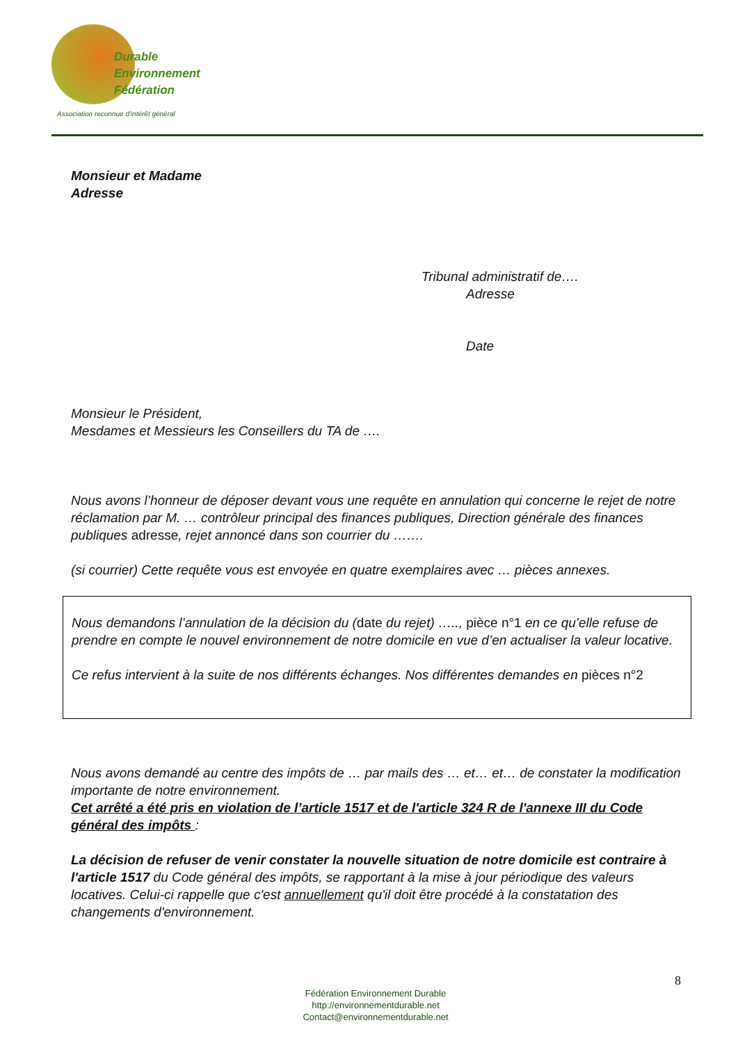Durable
Environnement
Fédération
Association reconnue d'intérêt général
Monsieur et Madame
Adresse
Tribunal administratif de….
Adresse
Date
Monsieur le Président,
Mesdames et Messieurs les Conseillers du TA de ….
Nous avons l’honneur de déposer devant vous une requête en annulation qui concerne le rejet de notre réclamation par M. … contrôleur principal des finances publiques, Direction générale des finances publiques adresse, rejet annoncé dans son courrier du …….
(si courrier) Cette requête vous est envoyée en quatre exemplaires avec … pièces annexes.
Nous demandons l’annulation de la décision du (date du rejet) ….., pièce n°1 en ce qu’elle refuse de prendre en compte le nouvel environnement de notre domicile en vue d’en actualiser la valeur locative.
Ce refus intervient à la suite de nos différents échanges. Nos différentes demandes en pièces n°2
Nous avons demandé au centre des impôts de … par mails des … et… et… de constater la modification importante de notre environnement.
Cet arrêté a été pris en violation de l’article 1517 et de l'article 324 R de l'annexe III du Code général des impôts :
La décision de refuser de venir constater la nouvelle situation de notre domicile est contraire à l'article 1517 du Code général des impôts, se rapportant à la mise à jour périodique des valeurs locatives. Celui-ci rappelle que c'est annuellement qu'il doit être procédé à la constatation des changements d'environnement.
8
Fédération Environnement Durable
http://environnementdurable.net
Contact@environnementdurable.net